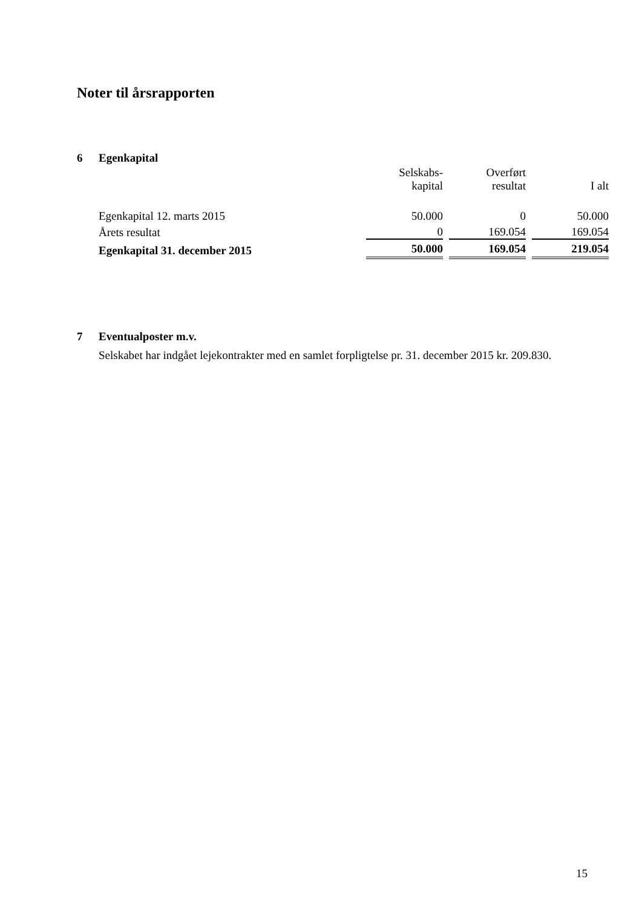Noter til årsrapporten
6 Egenkapital
| | Selskabs- kapital | Overført resultat | I alt |
| --- | --- | --- | --- |
| Egenkapital 12. marts 2015 | 50.000 | 0 | 50.000 |
| Årets resultat | 0 | 169.054 | 169.054 |
| Egenkapital 31. december 2015 | 50.000 | 169.054 | 219.054 |
7 Eventualposter m.v.
Selskabet har indgået lejekontrakter med en samlet forpligtelse pr. 31. december 2015 kr. 209.830.
15